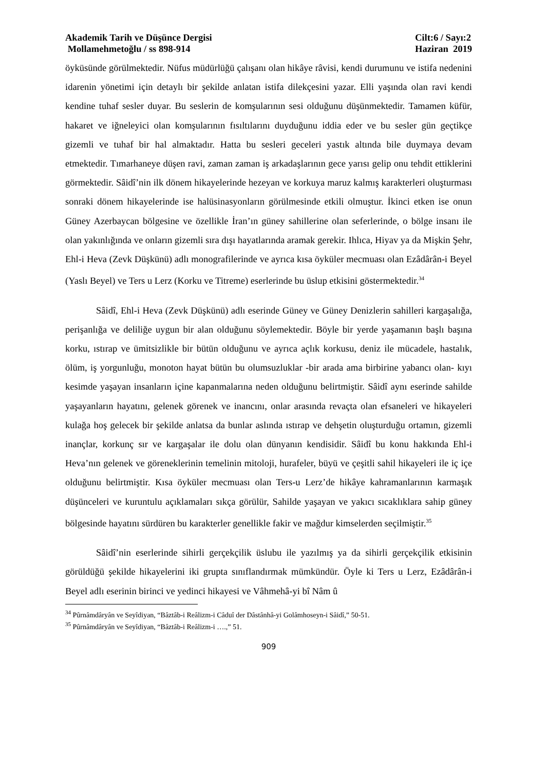Akademik Tarih ve Düşünce Dergisi
Mollamehmetoğlu / ss 898-914
Cilt:6 / Sayı:2
Haziran 2019
öyküsünde görülmektedir. Nüfus müdürlüğü çalışanı olan hikâye râvisi, kendi durumunu ve istifa nedenini idarenin yönetimi için detaylı bir şekilde anlatan istifa dilekçesini yazar. Elli yaşında olan ravi kendi kendine tuhaf sesler duyar. Bu seslerin de komşularının sesi olduğunu düşünmektedir. Tamamen küfür, hakaret ve iğneleyici olan komşularının fısıltılarını duyduğunu iddia eder ve bu sesler gün geçtikçe gizemli ve tuhaf bir hal almaktadır. Hatta bu sesleri geceleri yastık altında bile duymaya devam etmektedir. Tımarhaneye düşen ravi, zaman zaman iş arkadaşlarının gece yarısı gelip onu tehdit ettiklerini görmektedir. Sâidî’nin ilk dönem hikayelerinde hezeyan ve korkuya maruz kalmış karakterleri oluşturması sonraki dönem hikayelerinde ise halüsinasyonların görülmesinde etkili olmuştur. İkinci etken ise onun Güney Azerbaycan bölgesine ve özellikle İran’ın güney sahillerine olan seferlerinde, o bölge insanı ile olan yakınlığında ve onların gizemli sıra dışı hayatlarında aramak gerekir. Ihlıca, Hiyav ya da Mişkin Şehr, Ehl-i Heva (Zevk Düşkünü) adlı monografilerinde ve ayrıca kısa öyküler mecmuası olan Ezâdârân-i Beyel (Yaslı Beyel) ve Ters u Lerz (Korku ve Titreme) eserlerinde bu üslup etkisini göstermektedir.<sup>34</sup>
Sâidî, Ehl-i Heva (Zevk Düşkünü) adlı eserinde Güney ve Güney Denizlerin sahilleri kargaşalığa, perişanlığa ve deliliğe uygun bir alan olduğunu söylemektedir. Böyle bir yerde yaşamanın başlı başına korku, ıstırap ve ümitsizlikle bir bütün olduğunu ve ayrıca açlık korkusu, deniz ile mücadele, hastalık, ölüm, iş yorgunluğu, monoton hayat bütün bu olumsuzluklar -bir arada ama birbirine yabancı olan- kıyı kesimde yaşayan insanların içine kapanmalarına neden olduğunu belirtmiştir. Sâidî aynı eserinde sahilde yaşayanların hayatını, gelenek görenek ve inancını, onlar arasında revaçta olan efsaneleri ve hikayeleri kulağa hoş gelecek bir şekilde anlatsa da bunlar aslında ıstırap ve dehşetin oluşturduğu ortamın, gizemli inançlar, korkunç sır ve kargaşalar ile dolu olan dünyanın kendisidir. Sâidî bu konu hakkında Ehl-i Heva’nın gelenek ve göreneklerinin temelinin mitoloji, hurafeler, büyü ve çeşitli sahil hikayeleri ile iç içe olduğunu belirtmiştir. Kısa öyküler mecmuası olan Ters-u Lerz’de hikâye kahramanlarının karmaşık düşünceleri ve kuruntulu açıklamaları sıkça görülür, Sahilde yaşayan ve yakıcı sıcaklıklara sahip güney bölgesinde hayatını sürdüren bu karakterler genellikle fakir ve mağdur kimselerden seçilmiştir.<sup>35</sup>
Sâidî’nin eserlerinde sihirli gerçekçilik üslubu ile yazılmış ya da sihirli gerçekçilik etkisinin görüldüğü şekilde hikayelerini iki grupta sınıflandırmak mümkündür. Öyle ki Ters u Lerz, Ezâdârân-i Beyel adlı eserinin birinci ve yedinci hikayesi ve Vâhmehâ-yi bî Nâm û
<sup>34</sup> Pûrnâmdâryân ve Seyîdiyan, “Bâztâb-i Reâlizm-i Câduî der Dâstânhâ-yi Golâmhoseyn-i Sâidî,” 50-51.
<sup>35</sup> Pûrnâmdâryân ve Seyîdiyan, “Bâztâb-i Reâlizm-i ….,” 51.
909